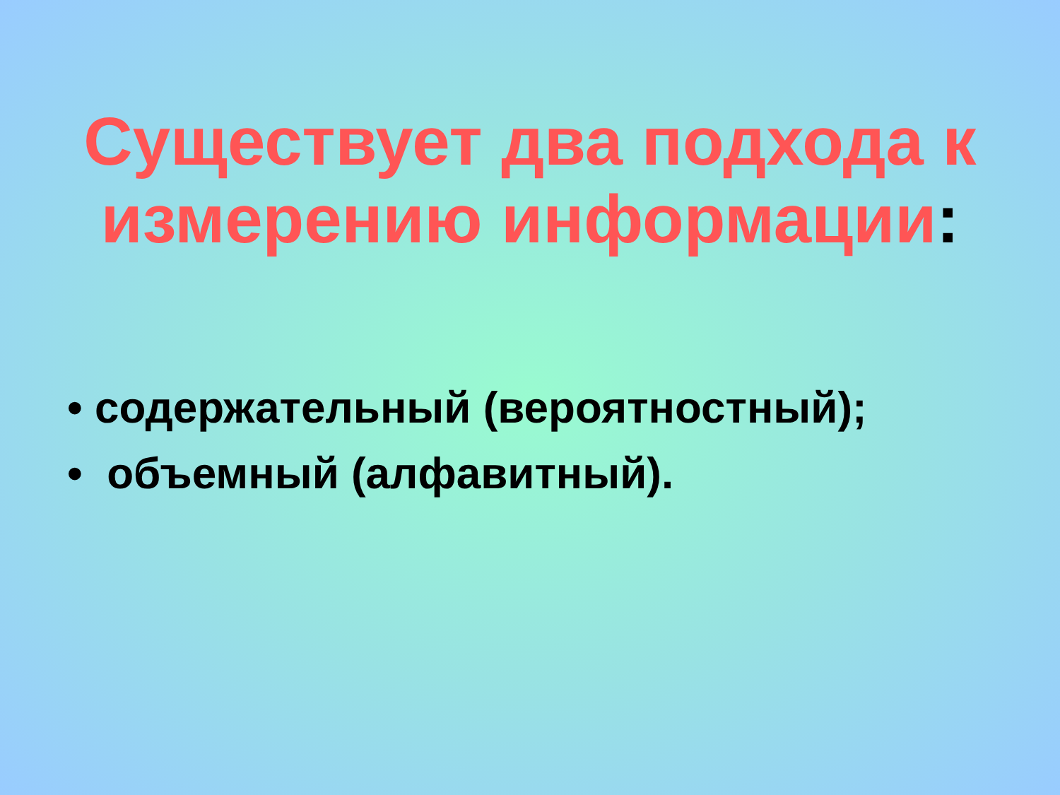Существует два подхода к измерению информации:
• содержательный (вероятностный);
• объемный (алфавитный).